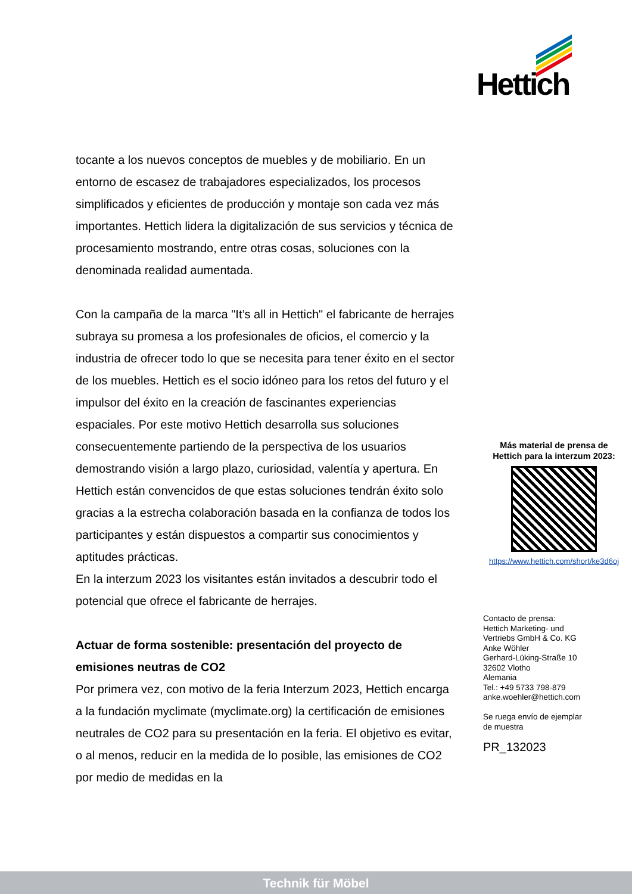Hettich
tocante a los nuevos conceptos de muebles y de mobiliario. En un entorno de escasez de trabajadores especializados, los procesos simplificados y eficientes de producción y montaje son cada vez más importantes. Hettich lidera la digitalización de sus servicios y técnica de procesamiento mostrando, entre otras cosas, soluciones con la denominada realidad aumentada.
Con la campaña de la marca "It’s all in Hettich" el fabricante de herrajes subraya su promesa a los profesionales de oficios, el comercio y la industria de ofrecer todo lo que se necesita para tener éxito en el sector de los muebles. Hettich es el socio idóneo para los retos del futuro y el impulsor del éxito en la creación de fascinantes experiencias espaciales. Por este motivo Hettich desarrolla sus soluciones consecuentemente partiendo de la perspectiva de los usuarios demostrando visión a largo plazo, curiosidad, valentía y apertura. En Hettich están convencidos de que estas soluciones tendrán éxito solo gracias a la estrecha colaboración basada en la confianza de todos los participantes y están dispuestos a compartir sus conocimientos y aptitudes prácticas.
En la interzum 2023 los visitantes están invitados a descubrir todo el potencial que ofrece el fabricante de herrajes.
Actuar de forma sostenible: presentación del proyecto de emisiones neutras de CO2
Por primera vez, con motivo de la feria Interzum 2023, Hettich encarga a la fundación myclimate (myclimate.org) la certificación de emisiones neutrales de CO2 para su presentación en la feria. El objetivo es evitar, o al menos, reducir en la medida de lo posible, las emisiones de CO2 por medio de medidas en la
Más material de prensa de
Hettich para la interzum 2023:
https://www.hettich.com/short/ke3d6oj
Contacto de prensa:
Hettich Marketing- und
Vertriebs GmbH & Co. KG
Anke Wöhler
Gerhard-Lüking-Straße 10
32602 Vlotho
Alemania
Tel.: +49 5733 798-879
anke.woehler@hettich.com
Se ruega envío de ejemplar
de muestra
PR_132023
Technik für Möbel